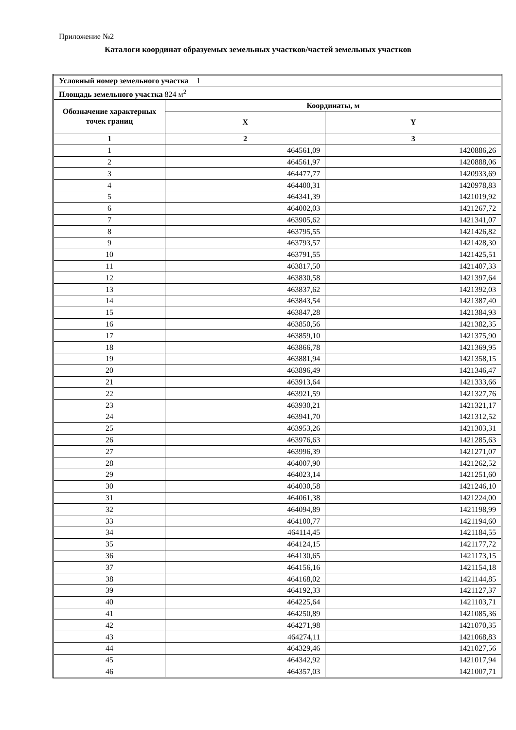Приложение №2
Каталоги координат образуемых земельных участков/частей земельных участков
| Условный номер земельного участка 1 | | |
| Площадь земельного участка 824 м<sup>2</sup> | | |
| Обозначение характерных точек границ | Координаты, м | |
| | X | Y |
| 1 | 2 | 3 |
| 1 | 464561,09 | 1420886,26 |
| 2 | 464561,97 | 1420888,06 |
| 3 | 464477,77 | 1420933,69 |
| 4 | 464400,31 | 1420978,83 |
| 5 | 464341,39 | 1421019,92 |
| 6 | 464002,03 | 1421267,72 |
| 7 | 463905,62 | 1421341,07 |
| 8 | 463795,55 | 1421426,82 |
| 9 | 463793,57 | 1421428,30 |
| 10 | 463791,55 | 1421425,51 |
| 11 | 463817,50 | 1421407,33 |
| 12 | 463830,58 | 1421397,64 |
| 13 | 463837,62 | 1421392,03 |
| 14 | 463843,54 | 1421387,40 |
| 15 | 463847,28 | 1421384,93 |
| 16 | 463850,56 | 1421382,35 |
| 17 | 463859,10 | 1421375,90 |
| 18 | 463866,78 | 1421369,95 |
| 19 | 463881,94 | 1421358,15 |
| 20 | 463896,49 | 1421346,47 |
| 21 | 463913,64 | 1421333,66 |
| 22 | 463921,59 | 1421327,76 |
| 23 | 463930,21 | 1421321,17 |
| 24 | 463941,70 | 1421312,52 |
| 25 | 463953,26 | 1421303,31 |
| 26 | 463976,63 | 1421285,63 |
| 27 | 463996,39 | 1421271,07 |
| 28 | 464007,90 | 1421262,52 |
| 29 | 464023,14 | 1421251,60 |
| 30 | 464030,58 | 1421246,10 |
| 31 | 464061,38 | 1421224,00 |
| 32 | 464094,89 | 1421198,99 |
| 33 | 464100,77 | 1421194,60 |
| 34 | 464114,45 | 1421184,55 |
| 35 | 464124,15 | 1421177,72 |
| 36 | 464130,65 | 1421173,15 |
| 37 | 464156,16 | 1421154,18 |
| 38 | 464168,02 | 1421144,85 |
| 39 | 464192,33 | 1421127,37 |
| 40 | 464225,64 | 1421103,71 |
| 41 | 464250,89 | 1421085,36 |
| 42 | 464271,98 | 1421070,35 |
| 43 | 464274,11 | 1421068,83 |
| 44 | 464329,46 | 1421027,56 |
| 45 | 464342,92 | 1421017,94 |
| 46 | 464357,03 | 1421007,71 |